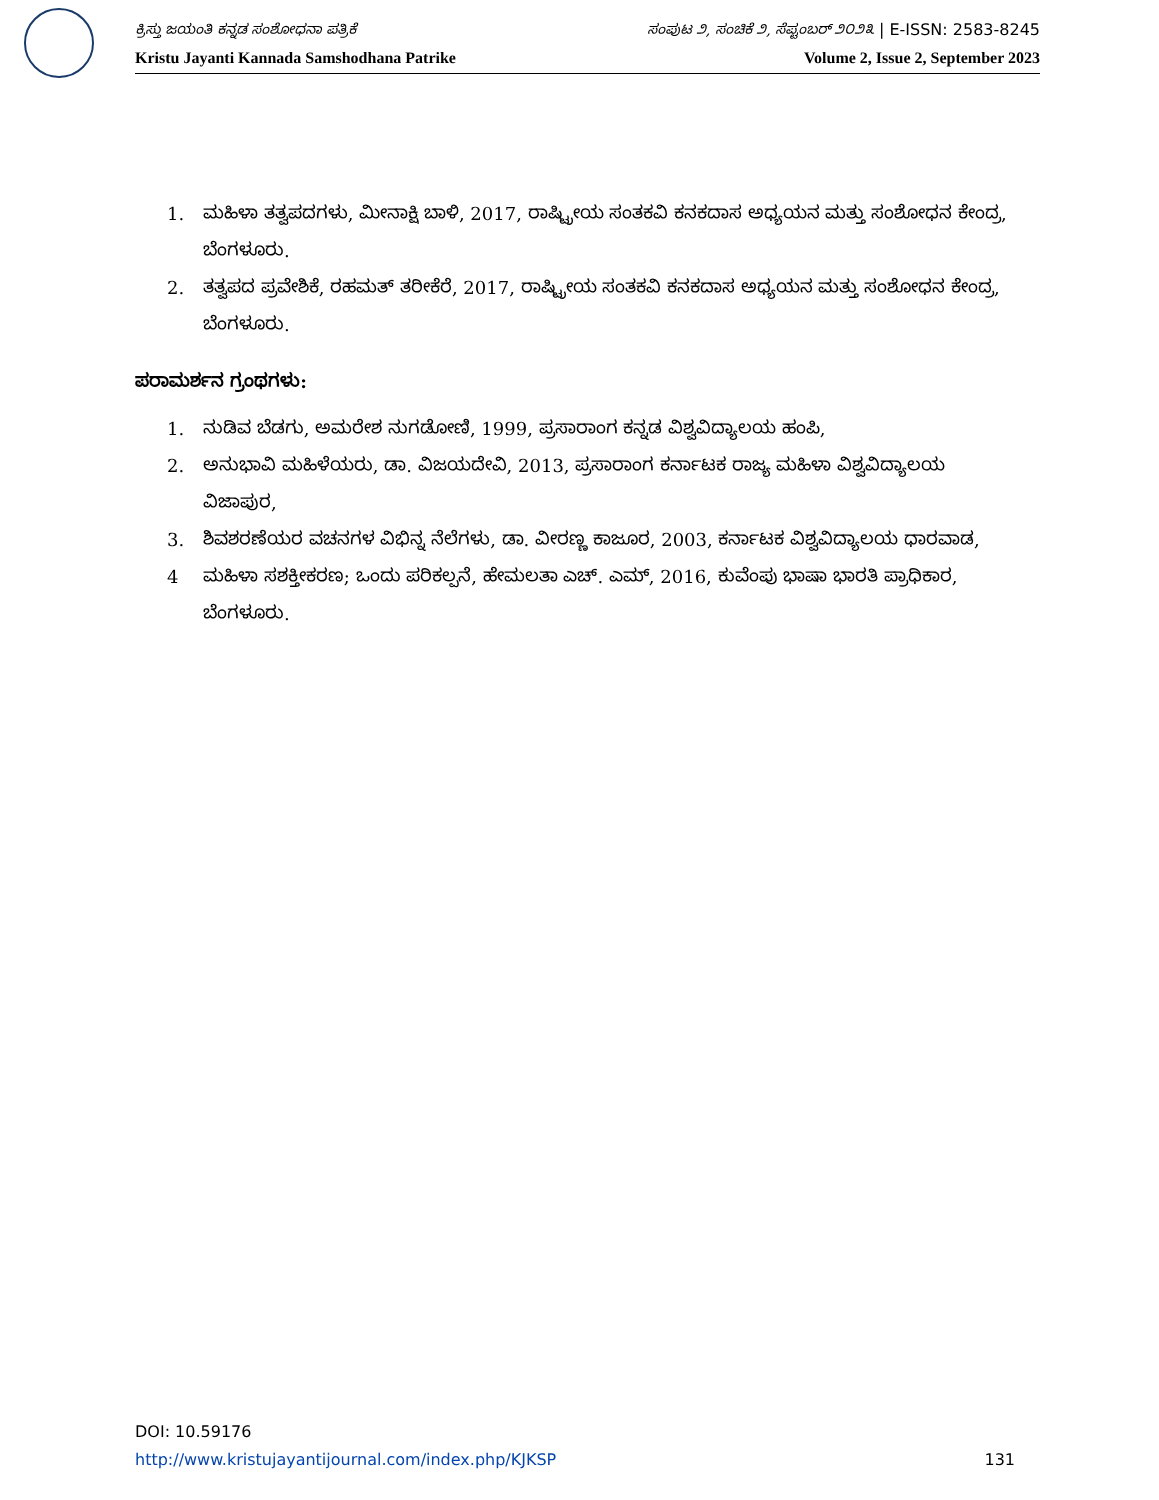ಕ್ರಿಸ್ತು ಜಯಂತಿ ಕನ್ನಡ ಸಂಶೋಧನಾ ಪತ್ರಿಕೆ ಸಂಪುಟ ೨, ಸಂಚಿಕೆ ೨, ಸೆಪ್ಟಂಬರ್ ೨೦೨೩ | E-ISSN: 2583-8245
Kristu Jayanti Kannada Samshodhana Patrike Volume 2, Issue 2, September 2023
1. ಮಹಿಳಾ ತತ್ವಪದಗಳು, ಮೀನಾಕ್ಷಿ ಬಾಳಿ, 2017, ರಾಷ್ಟ್ರೀಯ ಸಂತಕವಿ ಕನಕದಾಸ ಅಧ್ಯಯನ ಮತ್ತು ಸಂಶೋಧನ ಕೇಂದ್ರ, ಬೆಂಗಳೂರು.
2. ತತ್ವಪದ ಪ್ರವೇಶಿಕೆ, ರಹಮತ್ ತರೀಕೆರೆ, 2017, ರಾಷ್ಟ್ರೀಯ ಸಂತಕವಿ ಕನಕದಾಸ ಅಧ್ಯಯನ ಮತ್ತು ಸಂಶೋಧನ ಕೇಂದ್ರ, ಬೆಂಗಳೂರು.
ಪರಾಮರ್ಶನ ಗ್ರಂಥಗಳು:
1. ನುಡಿವ ಬೆಡಗು, ಅಮರೇಶ ನುಗಡೋಣಿ, 1999, ಪ್ರಸಾರಾಂಗ ಕನ್ನಡ ವಿಶ್ವವಿದ್ಯಾಲಯ ಹಂಪಿ,
2. ಅನುಭಾವಿ ಮಹಿಳೆಯರು, ಡಾ. ವಿಜಯದೇವಿ, 2013, ಪ್ರಸಾರಾಂಗ ಕರ್ನಾಟಕ ರಾಜ್ಯ ಮಹಿಳಾ ವಿಶ್ವವಿದ್ಯಾಲಯ ವಿಜಾಪುರ,
3. ಶಿವಶರಣೆಯರ ವಚನಗಳ ವಿಭಿನ್ನ ನೆಲೆಗಳು, ಡಾ. ವೀರಣ್ಣ ಕಾಜೂರ, 2003, ಕರ್ನಾಟಕ ವಿಶ್ವವಿದ್ಯಾಲಯ ಧಾರವಾಡ,
4 ಮಹಿಳಾ ಸಶಕ್ತೀಕರಣ; ಒಂದು ಪರಿಕಲ್ಪನೆ, ಹೇಮಲತಾ ಎಚ್. ಎಮ್, 2016, ಕುವೆಂಪು ಭಾಷಾ ಭಾರತಿ ಪ್ರಾಧಿಕಾರ, ಬೆಂಗಳೂರು.
DOI: 10.59176
http://www.kristujayantijournal.com/index.php/KJKSP 131